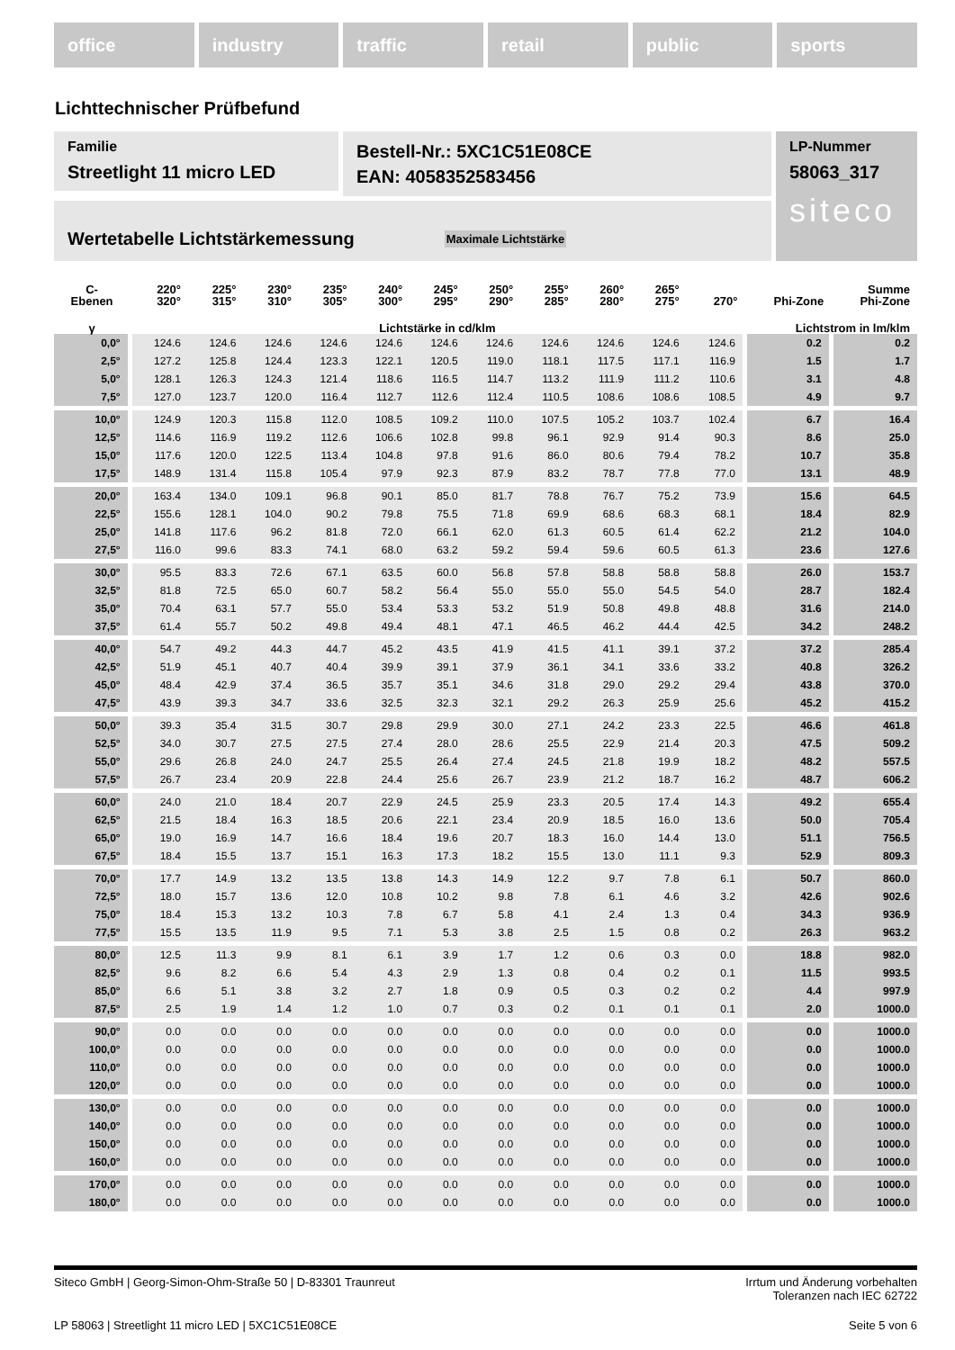office industry traffic retail public sports
Lichttechnischer Prüfbefund
Familie
Streetlight 11 micro LED
Bestell-Nr.: 5XC1C51E08CE
EAN: 4058352583456
LP-Nummer
58063_317
siteco
Wertetabelle Lichtstärkemessung Maximale Lichtstärke
| C- Ebenen | 220° 320° | 225° 315° | 230° 310° | 235° 305° | 240° 300° | 245° 295° | 250° 290° | 255° 285° | 260° 280° | 265° 275° | 270° | Phi-Zone | Summe Phi-Zone |
| --- | --- | --- | --- | --- | --- | --- | --- | --- | --- | --- | --- | --- | --- |
| γ | Lichtstärke in cd/klm | | | | | | | | | | | Lichtstrom in lm/klm | |
| 0,0° | 124.6 | 124.6 | 124.6 | 124.6 | 124.6 | 124.6 | 124.6 | 124.6 | 124.6 | 124.6 | 124.6 | 0.2 | 0.2 |
| 2,5° | 127.2 | 125.8 | 124.4 | 123.3 | 122.1 | 120.5 | 119.0 | 118.1 | 117.5 | 117.1 | 116.9 | 1.5 | 1.7 |
| 5,0° | 128.1 | 126.3 | 124.3 | 121.4 | 118.6 | 116.5 | 114.7 | 113.2 | 111.9 | 111.2 | 110.6 | 3.1 | 4.8 |
| 7,5° | 127.0 | 123.7 | 120.0 | 116.4 | 112.7 | 112.6 | 112.4 | 110.5 | 108.6 | 108.6 | 108.5 | 4.9 | 9.7 |
| 10,0° | 124.9 | 120.3 | 115.8 | 112.0 | 108.5 | 109.2 | 110.0 | 107.5 | 105.2 | 103.7 | 102.4 | 6.7 | 16.4 |
| 12,5° | 114.6 | 116.9 | 119.2 | 112.6 | 106.6 | 102.8 | 99.8 | 96.1 | 92.9 | 91.4 | 90.3 | 8.6 | 25.0 |
| 15,0° | 117.6 | 120.0 | 122.5 | 113.4 | 104.8 | 97.8 | 91.6 | 86.0 | 80.6 | 79.4 | 78.2 | 10.7 | 35.8 |
| 17,5° | 148.9 | 131.4 | 115.8 | 105.4 | 97.9 | 92.3 | 87.9 | 83.2 | 78.7 | 77.8 | 77.0 | 13.1 | 48.9 |
| 20,0° | 163.4 | 134.0 | 109.1 | 96.8 | 90.1 | 85.0 | 81.7 | 78.8 | 76.7 | 75.2 | 73.9 | 15.6 | 64.5 |
| 22,5° | 155.6 | 128.1 | 104.0 | 90.2 | 79.8 | 75.5 | 71.8 | 69.9 | 68.6 | 68.3 | 68.1 | 18.4 | 82.9 |
| 25,0° | 141.8 | 117.6 | 96.2 | 81.8 | 72.0 | 66.1 | 62.0 | 61.3 | 60.5 | 61.4 | 62.2 | 21.2 | 104.0 |
| 27,5° | 116.0 | 99.6 | 83.3 | 74.1 | 68.0 | 63.2 | 59.2 | 59.4 | 59.6 | 60.5 | 61.3 | 23.6 | 127.6 |
| 30,0° | 95.5 | 83.3 | 72.6 | 67.1 | 63.5 | 60.0 | 56.8 | 57.8 | 58.8 | 58.8 | 58.8 | 26.0 | 153.7 |
| 32,5° | 81.8 | 72.5 | 65.0 | 60.7 | 58.2 | 56.4 | 55.0 | 55.0 | 55.0 | 54.5 | 54.0 | 28.7 | 182.4 |
| 35,0° | 70.4 | 63.1 | 57.7 | 55.0 | 53.4 | 53.3 | 53.2 | 51.9 | 50.8 | 49.8 | 48.8 | 31.6 | 214.0 |
| 37,5° | 61.4 | 55.7 | 50.2 | 49.8 | 49.4 | 48.1 | 47.1 | 46.5 | 46.2 | 44.4 | 42.5 | 34.2 | 248.2 |
| 40,0° | 54.7 | 49.2 | 44.3 | 44.7 | 45.2 | 43.5 | 41.9 | 41.5 | 41.1 | 39.1 | 37.2 | 37.2 | 285.4 |
| 42,5° | 51.9 | 45.1 | 40.7 | 40.4 | 39.9 | 39.1 | 37.9 | 36.1 | 34.1 | 33.6 | 33.2 | 40.8 | 326.2 |
| 45,0° | 48.4 | 42.9 | 37.4 | 36.5 | 35.7 | 35.1 | 34.6 | 31.8 | 29.0 | 29.2 | 29.4 | 43.8 | 370.0 |
| 47,5° | 43.9 | 39.3 | 34.7 | 33.6 | 32.5 | 32.3 | 32.1 | 29.2 | 26.3 | 25.9 | 25.6 | 45.2 | 415.2 |
| 50,0° | 39.3 | 35.4 | 31.5 | 30.7 | 29.8 | 29.9 | 30.0 | 27.1 | 24.2 | 23.3 | 22.5 | 46.6 | 461.8 |
| 52,5° | 34.0 | 30.7 | 27.5 | 27.5 | 27.4 | 28.0 | 28.6 | 25.5 | 22.9 | 21.4 | 20.3 | 47.5 | 509.2 |
| 55,0° | 29.6 | 26.8 | 24.0 | 24.7 | 25.5 | 26.4 | 27.4 | 24.5 | 21.8 | 19.9 | 18.2 | 48.2 | 557.5 |
| 57,5° | 26.7 | 23.4 | 20.9 | 22.8 | 24.4 | 25.6 | 26.7 | 23.9 | 21.2 | 18.7 | 16.2 | 48.7 | 606.2 |
| 60,0° | 24.0 | 21.0 | 18.4 | 20.7 | 22.9 | 24.5 | 25.9 | 23.3 | 20.5 | 17.4 | 14.3 | 49.2 | 655.4 |
| 62,5° | 21.5 | 18.4 | 16.3 | 18.5 | 20.6 | 22.1 | 23.4 | 20.9 | 18.5 | 16.0 | 13.6 | 50.0 | 705.4 |
| 65,0° | 19.0 | 16.9 | 14.7 | 16.6 | 18.4 | 19.6 | 20.7 | 18.3 | 16.0 | 14.4 | 13.0 | 51.1 | 756.5 |
| 67,5° | 18.4 | 15.5 | 13.7 | 15.1 | 16.3 | 17.3 | 18.2 | 15.5 | 13.0 | 11.1 | 9.3 | 52.9 | 809.3 |
| 70,0° | 17.7 | 14.9 | 13.2 | 13.5 | 13.8 | 14.3 | 14.9 | 12.2 | 9.7 | 7.8 | 6.1 | 50.7 | 860.0 |
| 72,5° | 18.0 | 15.7 | 13.6 | 12.0 | 10.8 | 10.2 | 9.8 | 7.8 | 6.1 | 4.6 | 3.2 | 42.6 | 902.6 |
| 75,0° | 18.4 | 15.3 | 13.2 | 10.3 | 7.8 | 6.7 | 5.8 | 4.1 | 2.4 | 1.3 | 0.4 | 34.3 | 936.9 |
| 77,5° | 15.5 | 13.5 | 11.9 | 9.5 | 7.1 | 5.3 | 3.8 | 2.5 | 1.5 | 0.8 | 0.2 | 26.3 | 963.2 |
| 80,0° | 12.5 | 11.3 | 9.9 | 8.1 | 6.1 | 3.9 | 1.7 | 1.2 | 0.6 | 0.3 | 0.0 | 18.8 | 982.0 |
| 82,5° | 9.6 | 8.2 | 6.6 | 5.4 | 4.3 | 2.9 | 1.3 | 0.8 | 0.4 | 0.2 | 0.1 | 11.5 | 993.5 |
| 85,0° | 6.6 | 5.1 | 3.8 | 3.2 | 2.7 | 1.8 | 0.9 | 0.5 | 0.3 | 0.2 | 0.2 | 4.4 | 997.9 |
| 87,5° | 2.5 | 1.9 | 1.4 | 1.2 | 1.0 | 0.7 | 0.3 | 0.2 | 0.1 | 0.1 | 0.1 | 2.0 | 1000.0 |
| 90,0° | 0.0 | 0.0 | 0.0 | 0.0 | 0.0 | 0.0 | 0.0 | 0.0 | 0.0 | 0.0 | 0.0 | 0.0 | 1000.0 |
| 100,0° | 0.0 | 0.0 | 0.0 | 0.0 | 0.0 | 0.0 | 0.0 | 0.0 | 0.0 | 0.0 | 0.0 | 0.0 | 1000.0 |
| 110,0° | 0.0 | 0.0 | 0.0 | 0.0 | 0.0 | 0.0 | 0.0 | 0.0 | 0.0 | 0.0 | 0.0 | 0.0 | 1000.0 |
| 120,0° | 0.0 | 0.0 | 0.0 | 0.0 | 0.0 | 0.0 | 0.0 | 0.0 | 0.0 | 0.0 | 0.0 | 0.0 | 1000.0 |
| 130,0° | 0.0 | 0.0 | 0.0 | 0.0 | 0.0 | 0.0 | 0.0 | 0.0 | 0.0 | 0.0 | 0.0 | 0.0 | 1000.0 |
| 140,0° | 0.0 | 0.0 | 0.0 | 0.0 | 0.0 | 0.0 | 0.0 | 0.0 | 0.0 | 0.0 | 0.0 | 0.0 | 1000.0 |
| 150,0° | 0.0 | 0.0 | 0.0 | 0.0 | 0.0 | 0.0 | 0.0 | 0.0 | 0.0 | 0.0 | 0.0 | 0.0 | 1000.0 |
| 160,0° | 0.0 | 0.0 | 0.0 | 0.0 | 0.0 | 0.0 | 0.0 | 0.0 | 0.0 | 0.0 | 0.0 | 0.0 | 1000.0 |
| 170,0° | 0.0 | 0.0 | 0.0 | 0.0 | 0.0 | 0.0 | 0.0 | 0.0 | 0.0 | 0.0 | 0.0 | 0.0 | 1000.0 |
| 180,0° | 0.0 | 0.0 | 0.0 | 0.0 | 0.0 | 0.0 | 0.0 | 0.0 | 0.0 | 0.0 | 0.0 | 0.0 | 1000.0 |
Siteco GmbH | Georg-Simon-Ohm-Straße 50 | D-83301 Traunreut Irrtum und Änderung vorbehalten
Toleranzen nach IEC 62722
LP 58063 | Streetlight 11 micro LED | 5XC1C51E08CE Seite 5 von 6